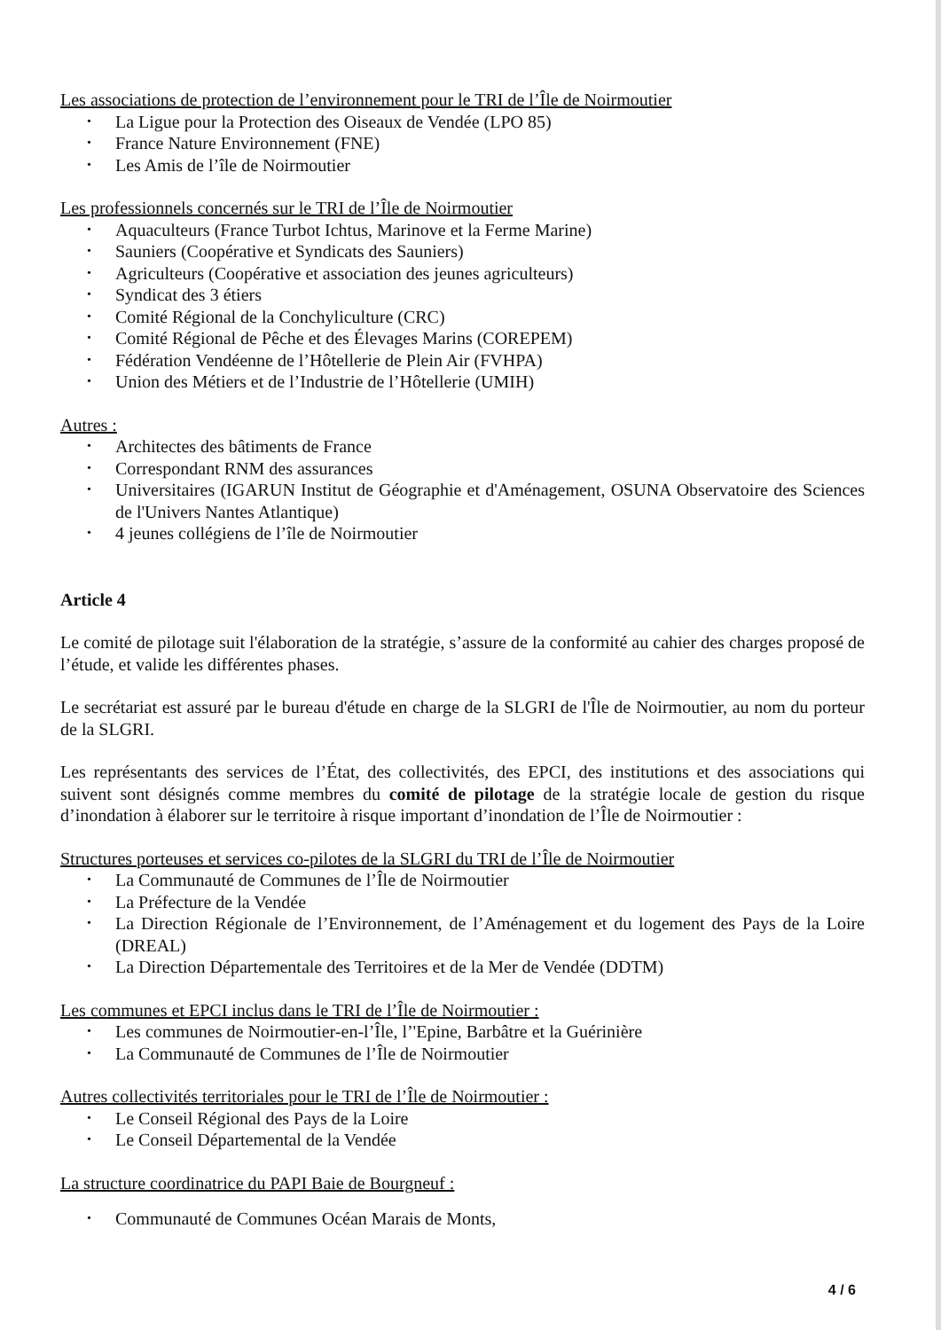Les associations de protection de l’environnement pour le TRI de l’Île de Noirmoutier
La Ligue pour la Protection des Oiseaux de Vendée (LPO 85)
France Nature Environnement (FNE)
Les Amis de l’île de Noirmoutier
Les professionnels concernés sur le TRI de l’Île de Noirmoutier
Aquaculteurs (France Turbot Ichtus, Marinove et la Ferme Marine)
Sauniers (Coopérative et Syndicats des Sauniers)
Agriculteurs (Coopérative et association des jeunes agriculteurs)
Syndicat des 3 étiers
Comité Régional de la Conchyliculture (CRC)
Comité Régional de Pêche et des Élevages Marins (COREPEM)
Fédération Vendéenne de l’Hôtellerie de Plein Air (FVHPA)
Union des Métiers et de l’Industrie de l’Hôtellerie (UMIH)
Autres :
Architectes des bâtiments de France
Correspondant RNM des assurances
Universitaires (IGARUN Institut de Géographie et d'Aménagement, OSUNA Observatoire des Sciences de l'Univers Nantes Atlantique)
4 jeunes collégiens de l’île de Noirmoutier
Article 4
Le comité de pilotage suit l'élaboration de la stratégie, s’assure de la conformité au cahier des charges proposé de l’étude, et valide les différentes phases.
Le secrétariat est assuré par le bureau d'étude en charge de la SLGRI de l'Île de Noirmoutier, au nom du porteur de la SLGRI.
Les représentants des services de l’État, des collectivités, des EPCI, des institutions et des associations qui suivent sont désignés comme membres du comité de pilotage de la stratégie locale de gestion du risque d’inondation à élaborer sur le territoire à risque important d’inondation de l’Île de Noirmoutier :
Structures porteuses et services co-pilotes de la SLGRI du TRI de l’Île de Noirmoutier
La Communauté de Communes de l’Île de Noirmoutier
La Préfecture de la Vendée
La Direction Régionale de l’Environnement, de l’Aménagement et du logement des Pays de la Loire (DREAL)
La Direction Départementale des Territoires et de la Mer de Vendée (DDTM)
Les communes et EPCI inclus dans le TRI de l’Île de Noirmoutier :
Les communes de Noirmoutier-en-l’Île, l’'Epine, Barbâtre et la Guérinière
La Communauté de Communes de l’Île de Noirmoutier
Autres collectivités territoriales pour le TRI de l’Île de Noirmoutier :
Le Conseil Régional des Pays de la Loire
Le Conseil Départemental de la Vendée
La structure coordinatrice du PAPI Baie de Bourgneuf :
Communauté de Communes Océan Marais de Monts,
4 / 6